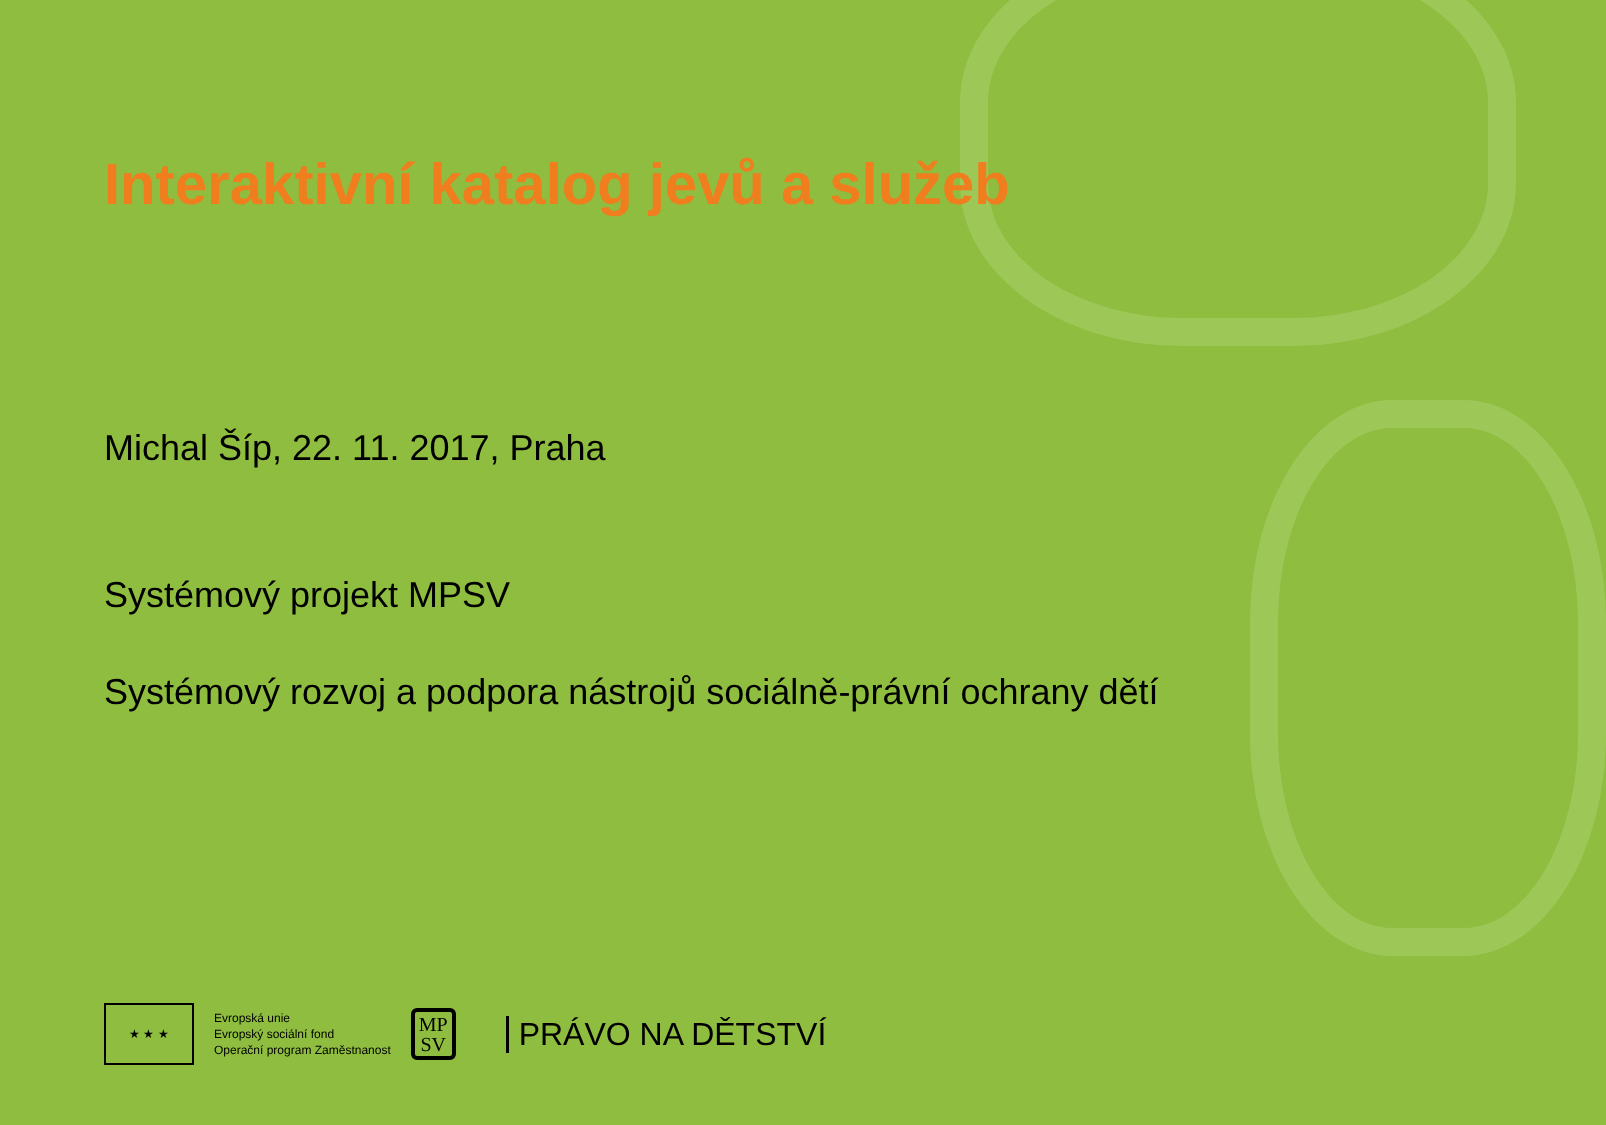Interaktivní katalog jevů a služeb
Michal Šíp, 22. 11. 2017, Praha
Systémový projekt MPSV
Systémový rozvoj a podpora nástrojů sociálně-právní ochrany dětí
★ ★ ★
Evropská unie
Evropský sociální fond
Operační program Zaměstnanost
MP
SV
PRÁVO NA DĚTSTVÍ